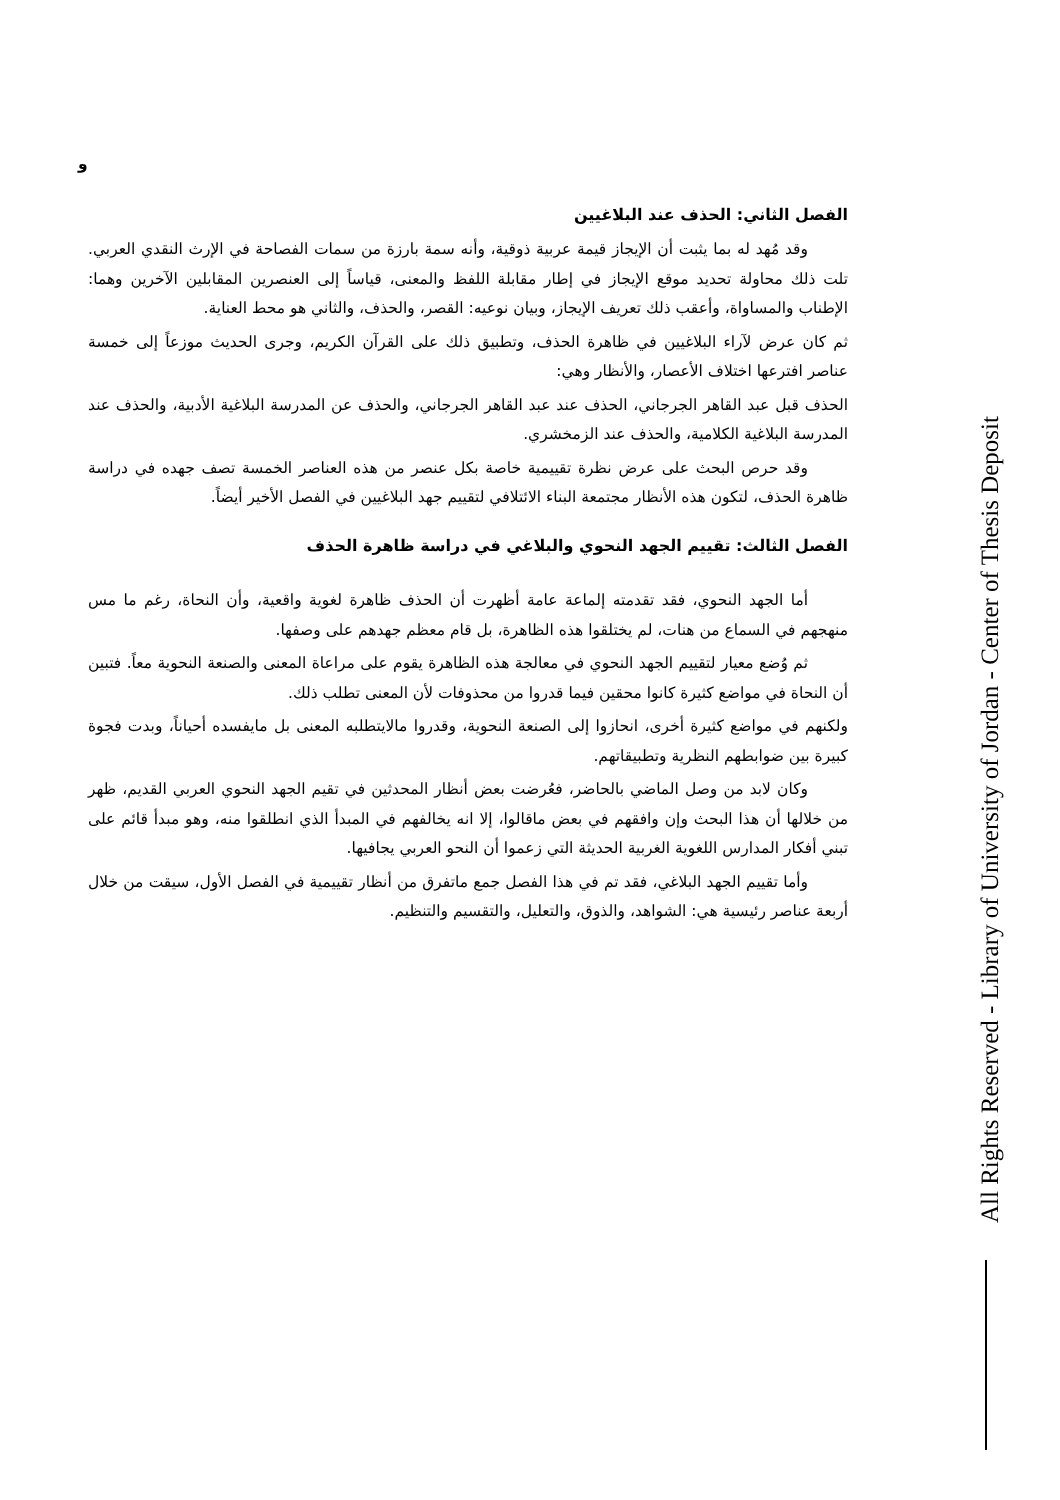و
الفصل الثاني: الحذف عند البلاغيين
وقد مُهد له بما يثبت أن الإيجاز قيمة عربية ذوقية، وأنه سمة بارزة من سمات الفصاحة في الإرث النقدي العربي. تلت ذلك محاولة تحديد موقع الإيجاز في إطار مقابلة اللفظ والمعنى، قياساً إلى العنصرين المقابلين الآخرين وهما: الإطناب والمساواة، وأعقب ذلك تعريف الإيجاز، وبيان نوعيه: القصر، والحذف، والثاني هو محط العناية.
ثم كان عرض لآراء البلاغيين في ظاهرة الحذف، وتطبيق ذلك على القرآن الكريم، وجرى الحديث موزعاً إلى خمسة عناصر افترعها اختلاف الأعصار، والأنظار وهي:
الحذف قبل عبد القاهر الجرجاني، الحذف عند عبد القاهر الجرجاني، والحذف عن المدرسة البلاغية الأدبية، والحذف عند المدرسة البلاغية الكلامية، والحذف عند الزمخشري.
وقد حرص البحث على عرض نظرة تقييمية خاصة بكل عنصر من هذه العناصر الخمسة تصف جهده في دراسة ظاهرة الحذف، لتكون هذه الأنظار مجتمعة البناء الائتلافي لتقييم جهد البلاغيين في الفصل الأخير أيضاً.
الفصل الثالث: تقييم الجهد النحوي والبلاغي في دراسة ظاهرة الحذف
أما الجهد النحوي، فقد تقدمته إلماعة عامة أظهرت أن الحذف ظاهرة لغوية واقعية، وأن النحاة، رغم ما مس منهجهم في السماع من هنات، لم يختلقوا هذه الظاهرة، بل قام معظم جهدهم على وصفها.
ثم وُضع معيار لتقييم الجهد النحوي في معالجة هذه الظاهرة يقوم على مراعاة المعنى والصنعة النحوية معاً. فتبين أن النحاة في مواضع كثيرة كانوا محقين فيما قدروا من محذوفات لأن المعنى تطلب ذلك.
ولكنهم في مواضع كثيرة أخرى، انحازوا إلى الصنعة النحوية، وقدروا مالايتطلبه المعنى بل مايفسده أحياناً، وبدت فجوة كبيرة بين ضوابطهم النظرية وتطبيقاتهم.
وكان لابد من وصل الماضي بالحاضر، فعُرضت بعض أنظار المحدثين في تقيم الجهد النحوي العربي القديم، ظهر من خلالها أن هذا البحث وإن وافقهم في بعض ماقالوا، إلا انه يخالفهم في المبدأ الذي انطلقوا منه، وهو مبدأ قائم على تبني أفكار المدارس اللغوية الغربية الحديثة التي زعموا أن النحو العربي يجافيها.
وأما تقييم الجهد البلاغي، فقد تم في هذا الفصل جمع ماتفرق من أنظار تقييمية في الفصل الأول، سيقت من خلال أربعة عناصر رئيسية هي: الشواهد، والذوق، والتعليل، والتقسيم والتنظيم.
All Rights Reserved - Library of University of Jordan - Center of Thesis Deposit